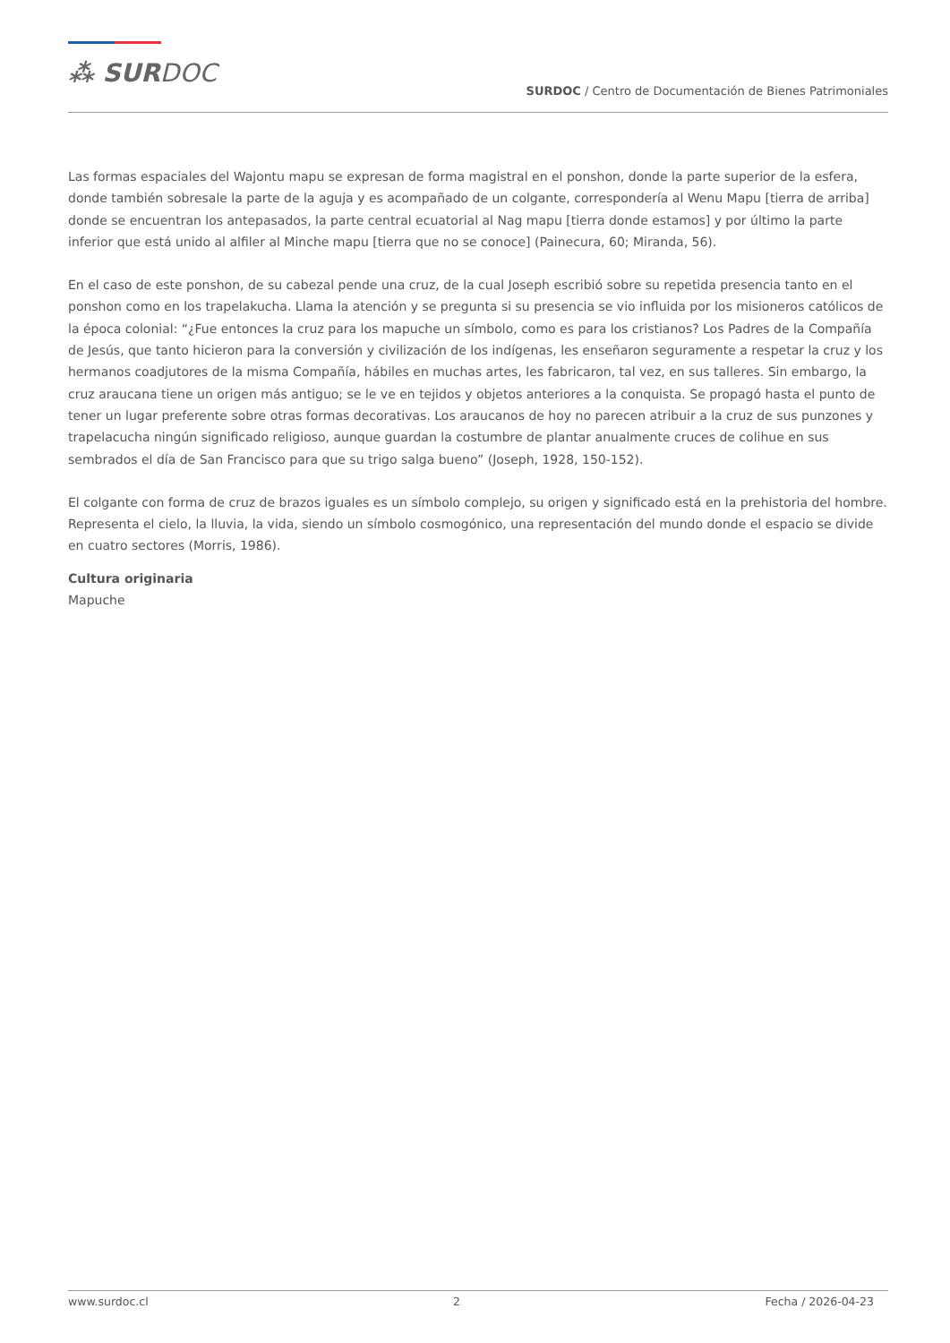⁂ SURDOC
SURDOC / Centro de Documentación de Bienes Patrimoniales
Las formas espaciales del Wajontu mapu se expresan de forma magistral en el ponshon, donde la parte superior de la esfera, donde también sobresale la parte de la aguja y es acompañado de un colgante, correspondería al Wenu Mapu [tierra de arriba] donde se encuentran los antepasados, la parte central ecuatorial al Nag mapu [tierra donde estamos] y por último la parte inferior que está unido al alfiler al Minche mapu [tierra que no se conoce] (Painecura, 60; Miranda, 56).
En el caso de este ponshon, de su cabezal pende una cruz, de la cual Joseph escribió sobre su repetida presencia tanto en el ponshon como en los trapelakucha. Llama la atención y se pregunta si su presencia se vio influida por los misioneros católicos de la época colonial: “¿Fue entonces la cruz para los mapuche un símbolo, como es para los cristianos? Los Padres de la Compañía de Jesús, que tanto hicieron para la conversión y civilización de los indígenas, les enseñaron seguramente a respetar la cruz y los hermanos coadjutores de la misma Compañía, hábiles en muchas artes, les fabricaron, tal vez, en sus talleres. Sin embargo, la cruz araucana tiene un origen más antiguo; se le ve en tejidos y objetos anteriores a la conquista. Se propagó hasta el punto de tener un lugar preferente sobre otras formas decorativas. Los araucanos de hoy no parecen atribuir a la cruz de sus punzones y trapelacucha ningún significado religioso, aunque guardan la costumbre de plantar anualmente cruces de colihue en sus sembrados el día de San Francisco para que su trigo salga bueno” (Joseph, 1928, 150-152).
El colgante con forma de cruz de brazos iguales es un símbolo complejo, su origen y significado está en la prehistoria del hombre. Representa el cielo, la lluvia, la vida, siendo un símbolo cosmogónico, una representación del mundo donde el espacio se divide en cuatro sectores (Morris, 1986).
Cultura originaria
Mapuche
www.surdoc.cl 2 Fecha / 2026-04-23